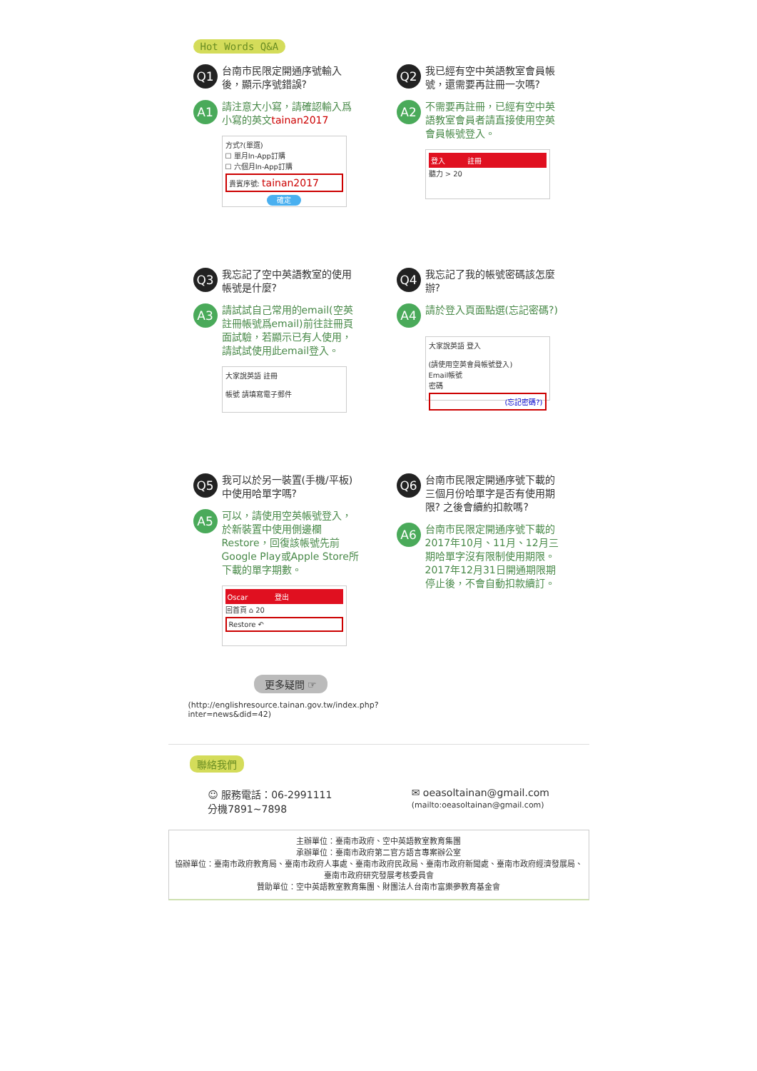Hot Words Q&A
Q1 台南市民限定開通序號輸入後，顯示序號錯誤?
A1 請注意大小寫，請確認輸入爲小寫的英文tainan2017
方式?(單選)
☐ 單月In-App訂購
☐ 六個月In-App訂購
貴賓序號: tainan2017
確定
Q2 我已經有空中英語教室會員帳號，還需要再註冊一次嗎?
A2 不需要再註冊，已經有空中英語教室會員者請直接使用空英會員帳號登入。
登入 註冊
聽力 > 20
Q3 我忘記了空中英語教室的使用帳號是什麼?
A3 請試試自己常用的email(空英註冊帳號爲email)前往註冊頁面試驗，若顯示已有人使用，請試試使用此email登入。
大家說英語 註冊
帳號 請填寫電子郵件
Q4 我忘記了我的帳號密碼該怎麼辦?
A4 請於登入頁面點選(忘記密碼?)
大家說英語 登入
(請使用空英會員帳號登入)
Email帳號
密碼
(忘記密碼?)
Q5 我可以於另一裝置(手機/平板)中使用哈單字嗎?
A5 可以，請使用空英帳號登入，於新裝置中使用側邊欄 Restore，回復該帳號先前Google Play或Apple Store所下載的單字期數。
Oscar 登出
回首頁 ⌂ 20
Restore ↶
Q6 台南市民限定開通序號下載的三個月份哈單字是否有使用期限? 之後會續約扣款嗎?
A6 台南市民限定開通序號下載的2017年10月、11月、12月三期哈單字沒有限制使用期限。
2017年12月31日開通期限期停止後，不會自動扣款續訂。
更多疑問 ☞
(http://englishresource.tainan.gov.tw/index.php?
inter=news&did=42)
聯絡我們
☺ 服務電話：06-2991111
分機7891~7898
✉ oeasoltainan@gmail.com
(mailto:oeasoltainan@gmail.com)
主辦單位：臺南市政府、空中英語教室教育集團
承辦單位：臺南市政府第二官方語言專案辦公室
協辦單位：臺南市政府教育局、臺南市政府人事處、臺南市政府民政局、臺南市政府新聞處、臺南市政府經濟發展局、臺南市政府研究發展考核委員會
贊助單位：空中英語教室教育集團、財團法人台南市富樂夢教育基金會